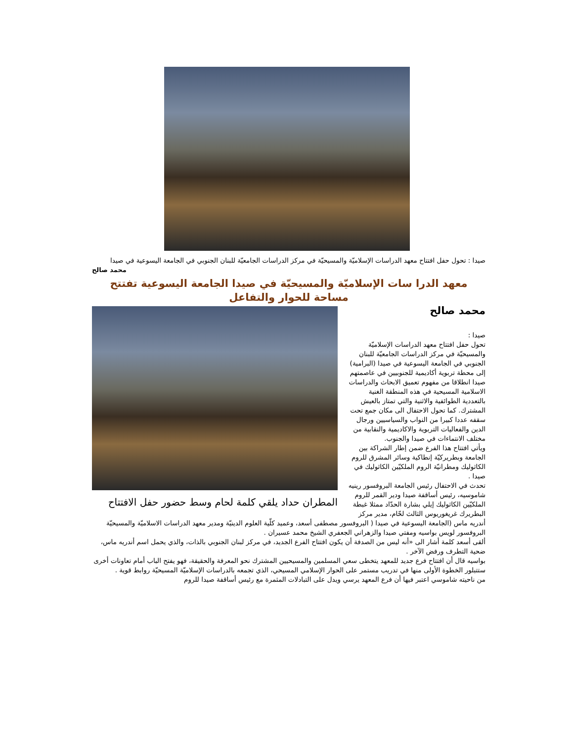صيدا : تحول حفل افتتاح معهد الدراسات الإسلاميّة والمسيحيّة في مركز الدراسات الجامعيّة للبنان الجنوبي في الجامعة اليسوعية في صيدا
محمد صالح
معهد الدرا سات الإسلاميّة والمسيحيّة في صيدا الجامعة اليسوعية تفتتح مساحة للحوار والتفاعل
المطران حداد يلقي كلمة لحام وسط حضور حفل الافتتاح
محمد صالح
صيدا :
تحول حفل افتتاح معهد الدراسات الإسلاميّة والمسيحيّة في مركز الدراسات الجامعيّة للبنان الجنوبي في الجامعة اليسوعية في صيدا (البرامية) إلى محطة تربوية أكاديمية للجنوبيين في عاصمتهم صيدا انطلاقا من مفهوم تعميق الابحاث والدراسات الاسلامية المسيحية في هذه المنطقة الغنية بالتعددية الطوائفية والاثنية والتي تمتاز بالعيش المشترك. كما تحول الاحتفال الى مكان جمع تحت سقفه عددا كبيرا من النواب والسياسيين ورجال الدين والفعاليات التربوية والاكاديمية والنقابية من مختلف الانتماءات في صيدا والجنوب.
ويأتي افتتاح هذا الفرع ضمن إطار الشراكة بين الجامعة وبطريركيّة إنطاكية وسائر المشرق للروم الكاثوليك ومطرانيّة الروم الملكيّين الكاثوليك في صيدا .
تحدث في الاحتفال رئيس الجامعة البروفسور رينيه شاموسيه، رئيس أساقفة صيدا ودير القمر للروم الملكيّين الكاثوليك إيلي بشارة الحدّاد ممثلا غبطة البطريرك غريغوريوس الثالث لحّام، مدير مركز أندريه ماس (الجامعة اليسوعية في صيدا ( البروفسور مصطفى أسعد، وعميد كلّية العلوم الدينيّة ومدير معهد الدراسات الاسلاميّة والمسيحيّة البروفسور لويس بواسيه ومفتي صيدا والزهراني الجعفري الشيخ محمد عسيران .
ألقى أسعد كلمة أشار الى «أنه ليس من الصدفة أن يكون افتتاح الفرع الجديد، في مركز لبنان الجنوبي بالذات، والذي يحمل اسم أندريه ماس، ضحية التطرف ورفض الآخر .
بواسيه قال أن افتتاح فرع جديد للمعهد يتخطى سعي المسلمين والمسيحيين المشترك نحو المعرفة والحقيقة، فهو يفتح الباب أمام تعاونات أخرى ستتبلور الخطوة الأولى منها في تدريب مستمر على الحوار الإسلامي المسيحي، الذي تجمعه بالدراسات الإسلاميّة المسيحيّة روابط قوية .
من ناحيته شاموسي اعتبر فيها أن فرع المعهد يرسي ويدل على التبادلات المثمرة مع رئيس أساقفة صيدا للروم